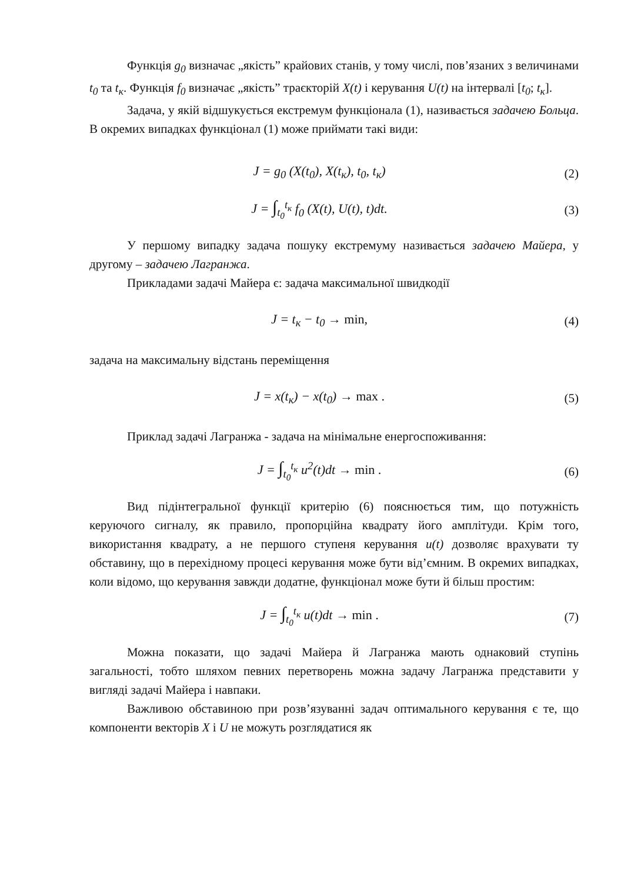Функція g<sub>0</sub> визначає „якість” крайових станів, у тому числі, пов’язаних з величинами t<sub>0</sub> та t<sub>к</sub>. Функція f<sub>0</sub> визначає „якість” траєкторій X(t) і керування U(t) на інтервалі [t<sub>0</sub>; t<sub>к</sub>].
Задача, у якій відшукується екстремум функціонала (1), називається задачею Больца. В окремих випадках функціонал (1) може приймати такі види:
J = g<sub>0</sub> (X(t<sub>0</sub>), X(t<sub>к</sub>), t<sub>0</sub>, t<sub>к</sub>) (2)
J = ∫<sub>t<sub>0</sub></sub><sup>t<sub>к</sub></sup> f<sub>0</sub> (X(t), U(t), t)dt.
(3)
У першому випадку задача пошуку екстремуму називається задачею Майера, у другому – задачею Лагранжа.
Прикладами задачі Майера є: задача максимальної швидкодії
J = t<sub>к</sub> − t<sub>0</sub> → min, (4)
задача на максимальну відстань переміщення
J = x(t<sub>к</sub>) − x(t<sub>0</sub>) → max . (5)
Приклад задачі Лагранжа - задача на мінімальне енергоспоживання:
J = ∫<sub>t<sub>0</sub></sub><sup>t<sub>к</sub></sup> u<sup>2</sup>(t)dt → min . (6)
Вид підінтегральної функції критерію (6) пояснюється тим, що потужність керуючого сигналу, як правило, пропорційна квадрату його амплітуди. Крім того, використання квадрату, а не першого ступеня керування u(t) дозволяє врахувати ту обставину, що в перехідному процесі керування може бути від’ємним. В окремих випадках, коли відомо, що керування завжди додатне, функціонал може бути й більш простим:
J = ∫<sub>t<sub>0</sub></sub><sup>t<sub>к</sub></sup> u(t)dt → min . (7)
Можна показати, що задачі Майера й Лагранжа мають однаковий ступінь загальності, тобто шляхом певних перетворень можна задачу Лагранжа представити у вигляді задачі Майера і навпаки.
Важливою обставиною при розв’язуванні задач оптимального керування є те, що компоненти векторів X і U не можуть розглядатися як